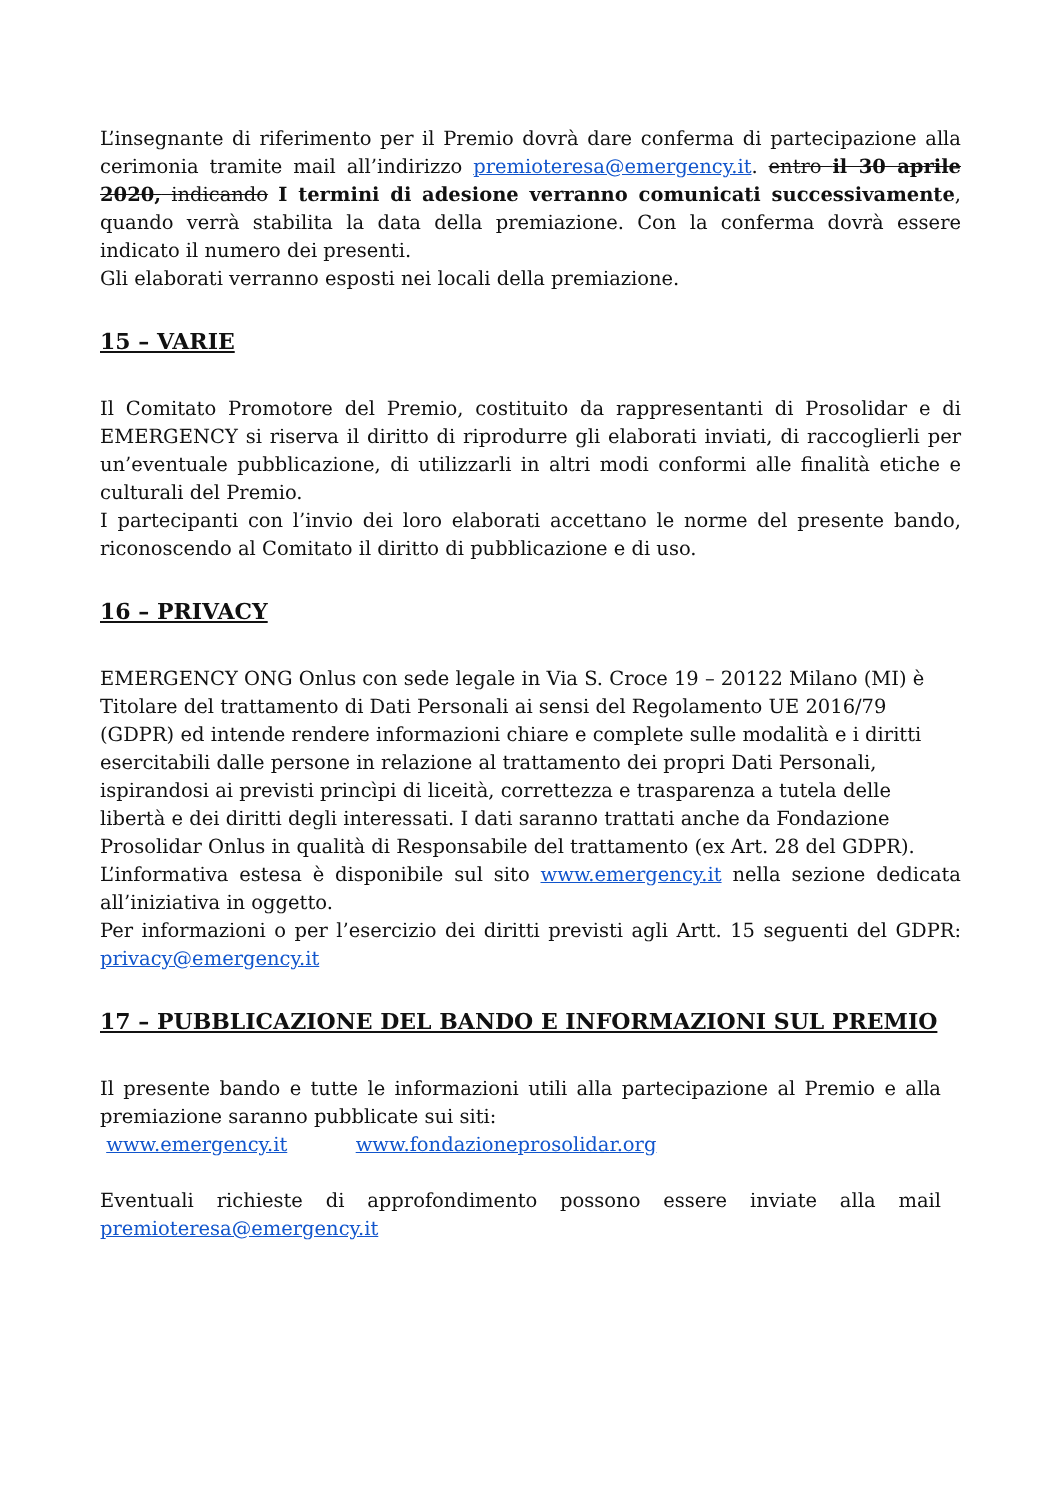L’insegnante di riferimento per il Premio dovrà dare conferma di partecipazione alla cerimonia tramite mail all’indirizzo premioteresa@emergency.it. entro il 30 aprile 2020, indicando I termini di adesione verranno comunicati successivamente, quando verrà stabilita la data della premiazione. Con la conferma dovrà essere indicato il numero dei presenti.
Gli elaborati verranno esposti nei locali della premiazione.
15 – VARIE
Il Comitato Promotore del Premio, costituito da rappresentanti di Prosolidar e di EMERGENCY si riserva il diritto di riprodurre gli elaborati inviati, di raccoglierli per un’eventuale pubblicazione, di utilizzarli in altri modi conformi alle finalità etiche e culturali del Premio.
I partecipanti con l’invio dei loro elaborati accettano le norme del presente bando, riconoscendo al Comitato il diritto di pubblicazione e di uso.
16 – PRIVACY
EMERGENCY ONG Onlus con sede legale in Via S. Croce 19 – 20122 Milano (MI) è Titolare del trattamento di Dati Personali ai sensi del Regolamento UE 2016/79 (GDPR) ed intende rendere informazioni chiare e complete sulle modalità e i diritti esercitabili dalle persone in relazione al trattamento dei propri Dati Personali, ispirandosi ai previsti princìpi di liceità, correttezza e trasparenza a tutela delle libertà e dei diritti degli interessati. I dati saranno trattati anche da Fondazione Prosolidar Onlus in qualità di Responsabile del trattamento (ex Art. 28 del GDPR).
L’informativa estesa è disponibile sul sito www.emergency.it nella sezione dedicata all’iniziativa in oggetto.
Per informazioni o per l’esercizio dei diritti previsti agli Artt. 15 seguenti del GDPR: privacy@emergency.it
17 – PUBBLICAZIONE DEL BANDO E INFORMAZIONI SUL PREMIO
Il presente bando e tutte le informazioni utili alla partecipazione al Premio e alla premiazione saranno pubblicate sui siti:
www.emergency.it www.fondazioneprosolidar.org
Eventuali richieste di approfondimento possono essere inviate alla mail
premioteresa@emergency.it